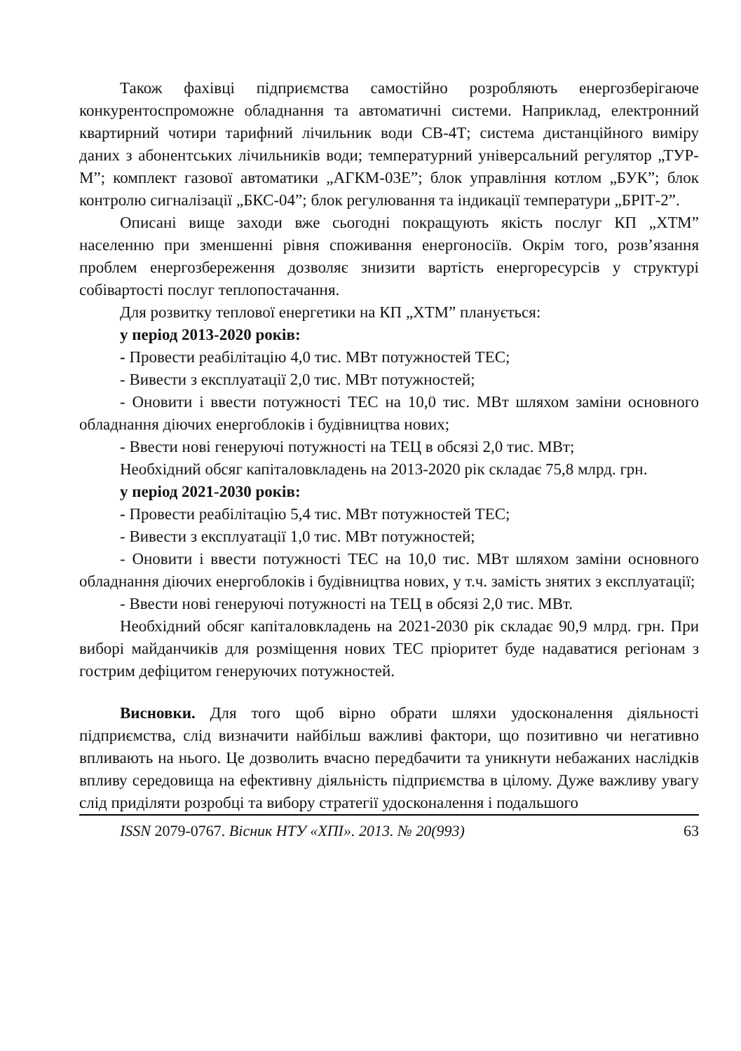Також фахівці підприємства самостійно розробляють енергозберігаюче конкурентоспроможне обладнання та автоматичні системи. Наприклад, електронний квартирний чотири тарифний лічильник води СВ-4Т; система дистанційного виміру даних з абонентських лічильників води; температурний універсальний регулятор „ТУР-М”; комплект газової автоматики „АГКМ-03Е”; блок управління котлом „БУК”; блок контролю сигналізації „БКС-04”; блок регулювання та індикації температури „БРІТ-2”.
Описані вище заходи вже сьогодні покращують якість послуг КП „ХТМ” населенню при зменшенні рівня споживання енергоносіїв. Окрім того, розв’язання проблем енергозбереження дозволяє знизити вартість енергоресурсів у структурі собівартості послуг теплопостачання.
Для розвитку теплової енергетики на КП „ХТМ” планується:
у період 2013-2020 років:
- Провести реабілітацію 4,0 тис. МВт потужностей ТЕС;
- Вивести з експлуатації 2,0 тис. МВт потужностей;
- Оновити і ввести потужності ТЕС на 10,0 тис. МВт шляхом заміни основного обладнання діючих енергоблоків і будівництва нових;
- Ввести нові генеруючі потужності на ТЕЦ в обсязі 2,0 тис. МВт;
Необхідний обсяг капіталовкладень на 2013-2020 рік складає 75,8 млрд. грн.
у період 2021-2030 років:
- Провести реабілітацію 5,4 тис. МВт потужностей ТЕС;
- Вивести з експлуатації 1,0 тис. МВт потужностей;
- Оновити і ввести потужності ТЕС на 10,0 тис. МВт шляхом заміни основного обладнання діючих енергоблоків і будівництва нових, у т.ч. замість знятих з експлуатації;
- Ввести нові генеруючі потужності на ТЕЦ в обсязі 2,0 тис. МВт.
Необхідний обсяг капіталовкладень на 2021-2030 рік складає 90,9 млрд. грн. При виборі майданчиків для розміщення нових ТЕС пріоритет буде надаватися регіонам з гострим дефіцитом генеруючих потужностей.
Висновки. Для того щоб вірно обрати шляхи удосконалення діяльності підприємства, слід визначити найбільш важливі фактори, що позитивно чи негативно впливають на нього. Це дозволить вчасно передбачити та уникнути небажаних наслідків впливу середовища на ефективну діяльність підприємства в цілому. Дуже важливу увагу слід приділяти розробці та вибору стратегії удосконалення і подальшого
ISSN 2079-0767. Вісник НТУ «ХПІ». 2013. № 20(993) 63